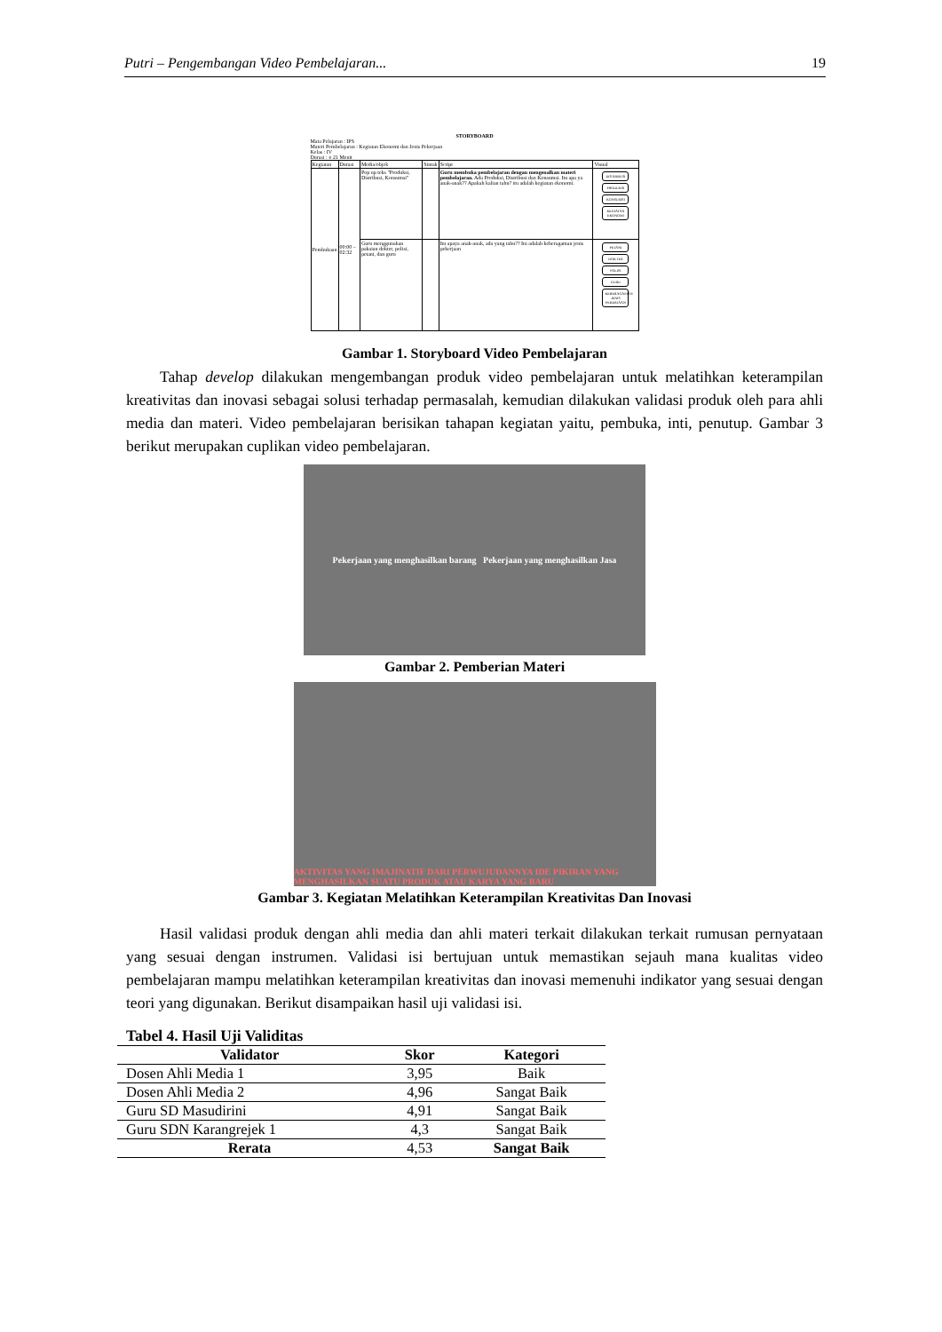Putri – Pengembangan Video Pembelajaran... 19
STORYBOARD
Mata Pelajaran : IPS
Materi Pembelajaran : Kegiatan Ekonomi dan Jenis Pekerjaan
Kelas : IV
Durasi : ± 21 Menit
| Kegiatan | Durasi | Media/objek | Sintak | Script | Visual |
| Pembukaan | 00:00 – 02:32 | Pop up teks "Produksi, Distribusi, Konsumsi" | | Guru membuka pembelajaran dengan mengenalkan materi pembelajaran. Ada Produksi, Distribusi dan Konsumsi. Itu apa ya anak-anak?? Apakah kalian tahu? itu adalah kegiatan ekonomi. | DISTRIBUSI PRODUKSI KONSUMSI KEGIATAN EKONOMI |
| | | Guru menggunakan pakaian dokter, polisi, petani, dan guru | | Itu apaya anak-anak, ada yang tahu?? Itu adalah keberagaman jenis pekerjaan | PETANI DOKTER POLISI GURU KEBERAGAMAN JENIS PEKERJAAN |
Gambar 1. Storyboard Video Pembelajaran
Tahap develop dilakukan mengembangan produk video pembelajaran untuk melatihkan keterampilan kreativitas dan inovasi sebagai solusi terhadap permasalah, kemudian dilakukan validasi produk oleh para ahli media dan materi. Video pembelajaran berisikan tahapan kegiatan yaitu, pembuka, inti, penutup. Gambar 3 berikut merupakan cuplikan video pembelajaran.
Pekerjaan yang menghasilkan barang Pekerjaan yang menghasilkan Jasa
Gambar 2. Pemberian Materi
AKTIVITAS YANG IMAJINATIF DARI PERWUJUDANNYA IDE PIKIRAN YANG MENGHASILKAN SUATU PRODUK ATAU KARYA YANG BARU
Gambar 3. Kegiatan Melatihkan Keterampilan Kreativitas Dan Inovasi
Hasil validasi produk dengan ahli media dan ahli materi terkait dilakukan terkait rumusan pernyataan yang sesuai dengan instrumen. Validasi isi bertujuan untuk memastikan sejauh mana kualitas video pembelajaran mampu melatihkan keterampilan kreativitas dan inovasi memenuhi indikator yang sesuai dengan teori yang digunakan. Berikut disampaikan hasil uji validasi isi.
Tabel 4. Hasil Uji Validitas
| Validator | Skor | Kategori |
| --- | --- | --- |
| Dosen Ahli Media 1 | 3,95 | Baik |
| Dosen Ahli Media 2 | 4,96 | Sangat Baik |
| Guru SD Masudirini | 4,91 | Sangat Baik |
| Guru SDN Karangrejek 1 | 4,3 | Sangat Baik |
| Rerata | 4,53 | Sangat Baik |